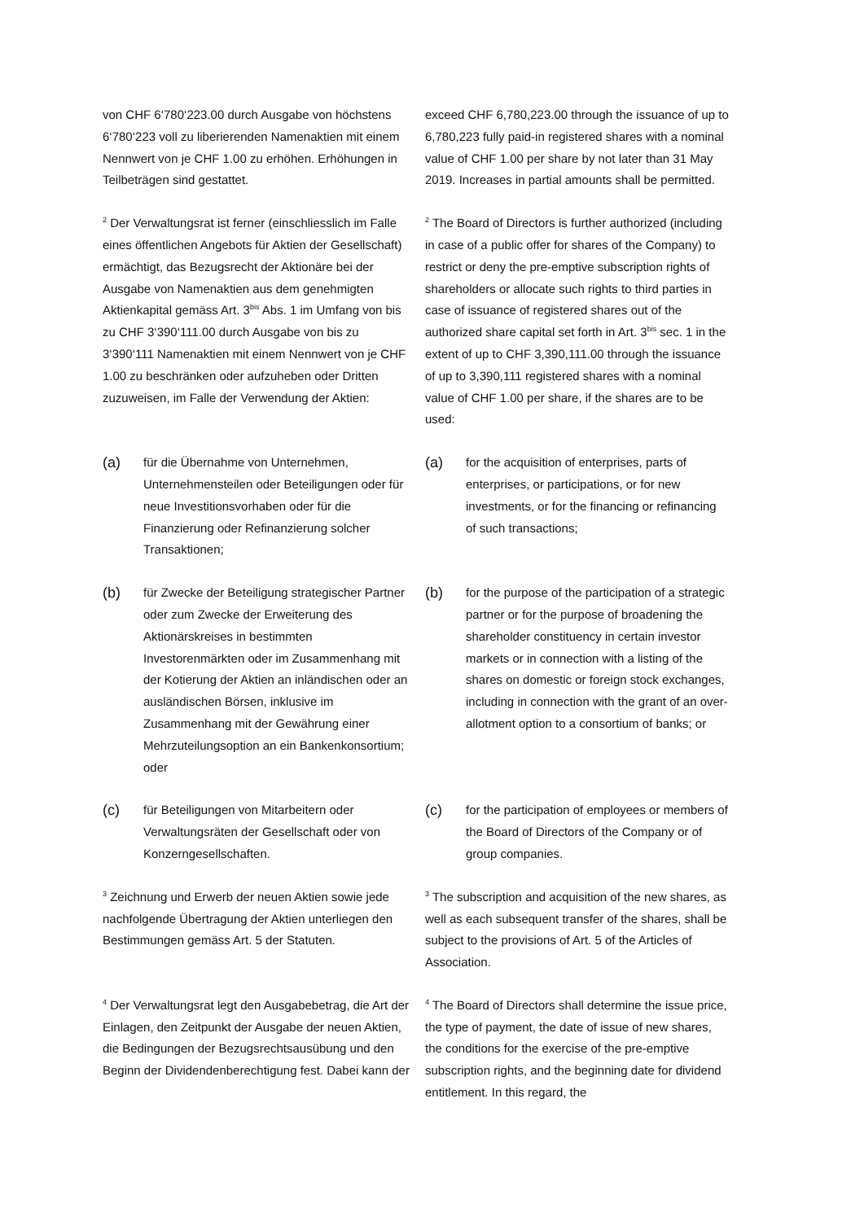von CHF 6‘780‘223.00 durch Ausgabe von höchstens 6‘780‘223 voll zu liberierenden Namenaktien mit einem Nennwert von je CHF 1.00 zu erhöhen. Erhöhungen in Teilbeträgen sind gestattet.
exceed CHF 6,780,223.00 through the issuance of up to 6,780,223 fully paid-in registered shares with a nominal value of CHF 1.00 per share by not later than 31 May 2019. Increases in partial amounts shall be permitted.
<sup>2</sup> Der Verwaltungsrat ist ferner (einschliesslich im Falle eines öffentlichen Angebots für Aktien der Gesellschaft) ermächtigt, das Bezugsrecht der Aktionäre bei der Ausgabe von Namenaktien aus dem genehmigten Aktienkapital gemäss Art. 3<sup>bis</sup> Abs. 1 im Umfang von bis zu CHF 3‘390‘111.00 durch Ausgabe von bis zu 3‘390‘111 Namenaktien mit einem Nennwert von je CHF 1.00 zu beschränken oder aufzuheben oder Dritten zuzuweisen, im Falle der Verwendung der Aktien:
<sup>2</sup> The Board of Directors is further authorized (including in case of a public offer for shares of the Company) to restrict or deny the pre-emptive subscription rights of shareholders or allocate such rights to third parties in case of issuance of registered shares out of the authorized share capital set forth in Art. 3<sup>bis</sup> sec. 1 in the extent of up to CHF 3,390,111.00 through the issuance of up to 3,390,111 registered shares with a nominal value of CHF 1.00 per share, if the shares are to be used:
(a) für die Übernahme von Unternehmen, Unternehmensteilen oder Beteiligungen oder für neue Investitionsvorhaben oder für die Finanzierung oder Refinanzierung solcher Transaktionen;
(a) for the acquisition of enterprises, parts of enterprises, or participations, or for new investments, or for the financing or refinancing of such transactions;
(b) für Zwecke der Beteiligung strategischer Partner oder zum Zwecke der Erweiterung des Aktionärskreises in bestimmten Investorenmärkten oder im Zusammenhang mit der Kotierung der Aktien an inländischen oder an ausländischen Börsen, inklusive im Zusammenhang mit der Gewährung einer Mehrzuteilungsoption an ein Bankenkonsortium; oder
(b) for the purpose of the participation of a strategic partner or for the purpose of broadening the shareholder constituency in certain investor markets or in connection with a listing of the shares on domestic or foreign stock exchanges, including in connection with the grant of an over-allotment option to a consortium of banks; or
(c) für Beteiligungen von Mitarbeitern oder Verwaltungsräten der Gesellschaft oder von Konzerngesellschaften.
(c) for the participation of employees or members of the Board of Directors of the Company or of group companies.
<sup>3</sup> Zeichnung und Erwerb der neuen Aktien sowie jede nachfolgende Übertragung der Aktien unterliegen den Bestimmungen gemäss Art. 5 der Statuten.
<sup>3</sup> The subscription and acquisition of the new shares, as well as each subsequent transfer of the shares, shall be subject to the provisions of Art. 5 of the Articles of Association.
<sup>4</sup> Der Verwaltungsrat legt den Ausgabebetrag, die Art der Einlagen, den Zeitpunkt der Ausgabe der neuen Aktien, die Bedingungen der Bezugsrechtsausübung und den Beginn der Dividendenberechtigung fest. Dabei kann der
<sup>4</sup> The Board of Directors shall determine the issue price, the type of payment, the date of issue of new shares, the conditions for the exercise of the pre-emptive subscription rights, and the beginning date for dividend entitlement. In this regard, the